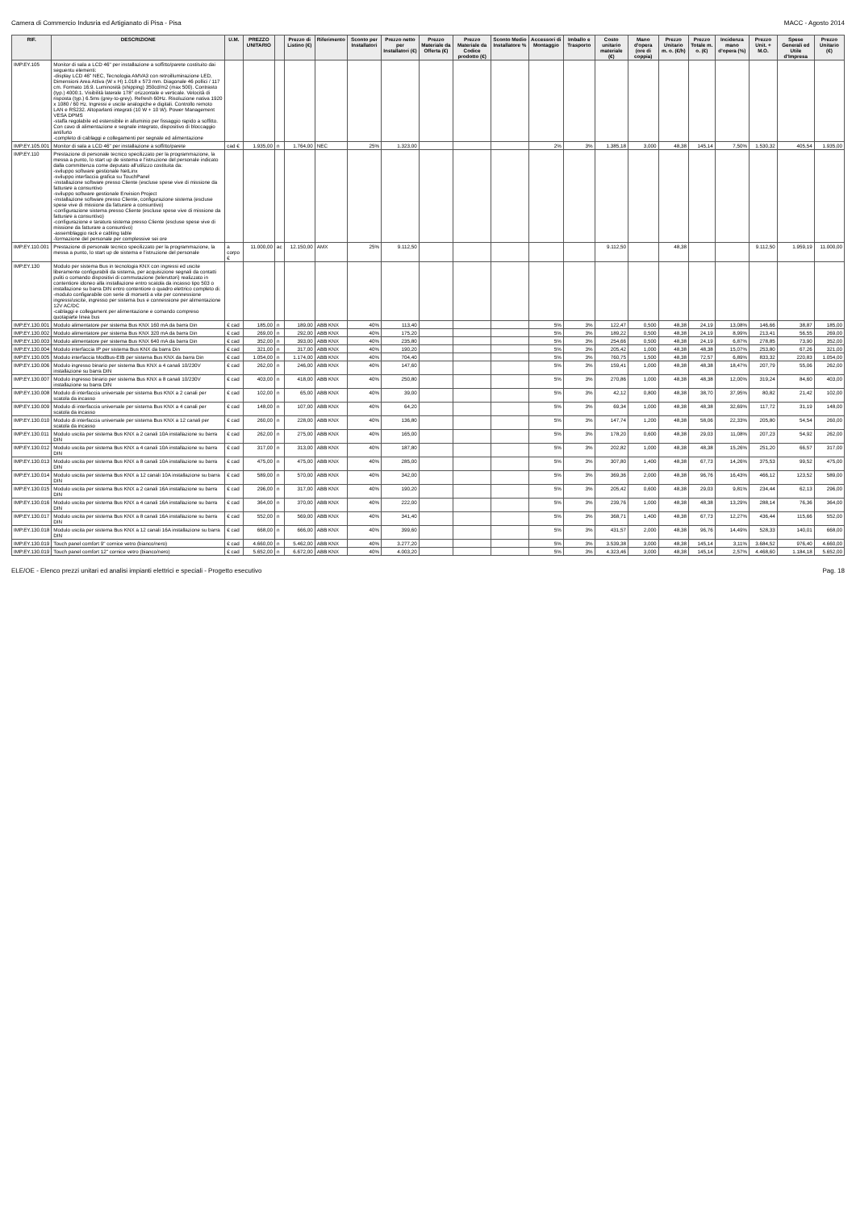Camera di Commercio Indusria ed Artigianato di Pisa - Pisa MACC - Agosto 2014
| RIF. | DESCRIZIONE | U.M. | PREZZO UNITARIO | | Prezzo di Listino (€) | Riferimento | Sconto per Installatori | Prezzo netto per Installatori (€) | Prezzo Materiale da Offerta (€) | Prezzo Materiale da Codice prodotto (€) | Sconto Medio Installatore % | Accessori di Montaggio | Imballo e Trasporto | Costo unitario materiale (€) | Mano d'opera (ore di coppia) | Prezzo Unitario m. o. (€/h) | Prezzo Totale m. o. (€) | Incidenza mano d'opera (%) | Prezzo Unit. + M.O. | Spese Generali ed Utile d'Impresa | Prezzo Unitario (€) |
| --- | --- | --- | --- | --- | --- | --- | --- | --- | --- | --- | --- | --- | --- | --- | --- | --- | --- | --- | --- | --- | --- |
| IMP.EY.105 | Monitor di sala a LCD 46" per installazione a soffitto/parete costituito dai seguentu elementi: -display LCD 46" NEC, Tecnologia AMVA3 con retroilluminazione LED, Dimensioni Area Attiva (W x H) 1.018 x 573 mm. Diagonale 46 pollici / 117 cm. Formato 16:9. Luminosità (shipping) 350cd/m2 (max 500). Contrasto (typ.) 4000:1. Visibilità laterale 178° orizzontale e verticale. Velocità di risposta (typ.) 6.5ms (grey-to-grey). Refresh 60Hz. Risoluzione nativa 1920 x 1080 / 60 Hz. Ingressi e uscite analogiche e digitali. Controllo remoto LAN e RS232. Altoparlanti integrati (10 W + 10 W). Power Management VESA DPMS -staffa regolabile ed estensibile in alluminio per fissaggio rapido a soffitto. Con cavo di alimentazione e segnale integrato, dispositivo di bloccaggio antifurto -completo di cablaggi e collegamenti per segnale ed alimentazione | | | | | | | | | | | | | | | | | | | | |
| IMP.EY.105.001 | Monitor di sala a LCD 46" per installazione a soffitto/parete | cad € | 1.935,00 | n | 1.764,00 | NEC | 25% | 1.323,00 | | | | 2% | 3% | 1.385,18 | 3,000 | 48,38 | 145,14 | 7,50% | 1.530,32 | 405,54 | 1.935,00 |
| IMP.EY.110 | Prestazione di personale tecnico specilizzato per la programmazione, la messa a punto, lo start up de sistema e l'istruzione del personale indicato dalla committenza come deputato all'utilizzo costituita da: -sviluppo software gestionale NetLinx -sviluppo interfaccia grafica su TouchPanel -installazione software presso Cliente (escluse spese vive di missione da fatturare a consuntivo -sviluppo software gestionale Envision Project -installazione software presso Cliente, configurazione sistema (escluse spese vive di missione da fatturare a consuntivo) -configurazione sistema presso Cliente (escluse spese vive di missione da fatturare a consuntivo) -configurazione e taratura sistema presso Cliente (escluse spese vive di missione da fatturare a consuntivo) -assemblaggio rack e cabling table -formazione del personale per complessive sei ore | | | | | | | | | | | | | | | | | | | | |
| IMP.EY.110.001 | Prestazione di personale tecnico specilizzato per la programmazione, la messa a punto, lo start up de sistema e l'istruzione del personale | a corpo € | 11.000,00 | ac | 12.150,00 | AMX | 25% | 9.112,50 | | | | | | 9.112,50 | | 48,38 | | | 9.112,50 | 1.959,19 | 11.000,00 |
| IMP.EY.130 | Modulo per sistema Bus in tecnologia KNX con ingressi ed uscite liberamente configurabili da sistema, per acquisizione segnali da contatti puliti o comando dispositivi di commutazione (teleruttori) realizzato in contentiore idoneo alla installazione entro scatola da incasso tipo 503 o installazione su barra DIN entro contentiore o quadro elettrico completo di: -modulo configarabile con serie di morsetti a vite per connessione ingressi/uscite, ingresso per sistema bus e connessione per alimentazione 12V AC/DC -cablaggi e collegament per alimentazione e comando compreso quotaparte linea bus | | | | | | | | | | | | | | | | | | | | |
| IMP.EY.130.001 | Modulo alimentatore per sistema Bus KNX 160 mA da barra Din | € cad | 185,00 | n | 189,00 | ABB KNX | 40% | 113,40 | | | | 5% | 3% | 122,47 | 0,500 | 48,38 | 24,19 | 13,08% | 146,66 | 38,87 | 185,00 |
| IMP.EY.130.002 | Modulo alimentatore per sistema Bus KNX 320 mA da barra Din | € cad | 269,00 | n | 292,00 | ABB KNX | 40% | 175,20 | | | | 5% | 3% | 189,22 | 0,500 | 48,38 | 24,19 | 8,99% | 213,41 | 56,55 | 269,00 |
| IMP.EY.130.003 | Modulo alimentatore per sistema Bus KNX 640 mA da barra Din | € cad | 352,00 | n | 393,00 | ABB KNX | 40% | 235,80 | | | | 5% | 3% | 254,66 | 0,500 | 48,38 | 24,19 | 6,87% | 278,85 | 73,90 | 352,00 |
| IMP.EY.130.004 | Modulo interfaccia IP per sistema Bus KNX da barra Din | € cad | 321,00 | n | 317,00 | ABB KNX | 40% | 190,20 | | | | 5% | 3% | 205,42 | 1,000 | 48,38 | 48,38 | 15,07% | 253,80 | 67,26 | 321,00 |
| IMP.EY.130.005 | Modulo interfaccia ModBus-EIB per sistema Bus KNX da barra Din | € cad | 1.054,00 | n | 1.174,00 | ABB KNX | 40% | 704,40 | | | | 5% | 3% | 760,75 | 1,500 | 48,38 | 72,57 | 6,89% | 833,32 | 220,83 | 1.054,00 |
| IMP.EY.130.006 | Modulo ingresso binario per sistema Bus KNX a 4 canali 10/230V installazione su barra DIN | € cad | 262,00 | n | 246,00 | ABB KNX | 40% | 147,60 | | | | 5% | 3% | 159,41 | 1,000 | 48,38 | 48,38 | 18,47% | 207,79 | 55,06 | 262,00 |
| IMP.EY.130.007 | Modulo ingresso binario per sistema Bus KNX a 8 canali 10/230V installazione su barra DIN | € cad | 403,00 | n | 418,00 | ABB KNX | 40% | 250,80 | | | | 5% | 3% | 270,86 | 1,000 | 48,38 | 48,38 | 12,00% | 319,24 | 84,60 | 403,00 |
| IMP.EY.130.008 | Modulo di interfaccia universale per sistema Bus KNX a 2 canali per scatola da incasso | € cad | 102,00 | n | 65,00 | ABB KNX | 40% | 39,00 | | | | 5% | 3% | 42,12 | 0,800 | 48,38 | 38,70 | 37,95% | 80,82 | 21,42 | 102,00 |
| IMP.EY.130.009 | Modulo di interfaccia universale per sistema Bus KNX a 4 canali per scatola da incasso | € cad | 148,00 | n | 107,00 | ABB KNX | 40% | 64,20 | | | | 5% | 3% | 69,34 | 1,000 | 48,38 | 48,38 | 32,69% | 117,72 | 31,19 | 148,00 |
| IMP.EY.130.010 | Modulo di interfaccia universale per sistema Bus KNX a 12 canali per scatola da incasso | € cad | 260,00 | n | 228,00 | ABB KNX | 40% | 136,80 | | | | 5% | 3% | 147,74 | 1,200 | 48,38 | 58,06 | 22,33% | 205,80 | 54,54 | 260,00 |
| IMP.EY.130.011 | Modulo uscita per sistema Bus KNX a 2 canali 10A installazione su barra DIN | € cad | 262,00 | n | 275,00 | ABB KNX | 40% | 165,00 | | | | 5% | 3% | 178,20 | 0,600 | 48,38 | 29,03 | 11,08% | 207,23 | 54,92 | 262,00 |
| IMP.EY.130.012 | Modulo uscita per sistema Bus KNX a 4 canali 10A installazione su barra DIN | € cad | 317,00 | n | 313,00 | ABB KNX | 40% | 187,80 | | | | 5% | 3% | 202,82 | 1,000 | 48,38 | 48,38 | 15,26% | 251,20 | 66,57 | 317,00 |
| IMP.EY.130.013 | Modulo uscita per sistema Bus KNX a 8 canali 10A installazione su barra DIN | € cad | 475,00 | n | 475,00 | ABB KNX | 40% | 285,00 | | | | 5% | 3% | 307,80 | 1,400 | 48,38 | 67,73 | 14,26% | 375,53 | 99,52 | 475,00 |
| IMP.EY.130.014 | Modulo uscita per sistema Bus KNX a 12 canali 10A installazione su barra DIN | € cad | 589,00 | n | 570,00 | ABB KNX | 40% | 342,00 | | | | 5% | 3% | 369,36 | 2,000 | 48,38 | 96,76 | 16,43% | 466,12 | 123,52 | 589,00 |
| IMP.EY.130.015 | Modulo uscita per sistema Bus KNX a 2 canali 16A installazione su barra DIN | € cad | 296,00 | n | 317,00 | ABB KNX | 40% | 190,20 | | | | 5% | 3% | 205,42 | 0,600 | 48,38 | 29,03 | 9,81% | 234,44 | 62,13 | 296,00 |
| IMP.EY.130.016 | Modulo uscita per sistema Bus KNX a 4 canali 16A installazione su barra DIN | € cad | 364,00 | n | 370,00 | ABB KNX | 40% | 222,00 | | | | 5% | 3% | 239,76 | 1,000 | 48,38 | 48,38 | 13,29% | 288,14 | 76,36 | 364,00 |
| IMP.EY.130.017 | Modulo uscita per sistema Bus KNX a 8 canali 16A installazione su barra DIN | € cad | 552,00 | n | 569,00 | ABB KNX | 40% | 341,40 | | | | 5% | 3% | 368,71 | 1,400 | 48,38 | 67,73 | 12,27% | 436,44 | 115,66 | 552,00 |
| IMP.EY.130.018 | Modulo uscita per sistema Bus KNX a 12 canali 16A installazione su barra DIN | € cad | 668,00 | n | 666,00 | ABB KNX | 40% | 399,60 | | | | 5% | 3% | 431,57 | 2,000 | 48,38 | 96,76 | 14,49% | 528,33 | 140,01 | 668,00 |
| IMP.EY.130.019 | Touch panel comfort 9" cornice vetro (bianco/nero) | € cad | 4.660,00 | n | 5.462,00 | ABB KNX | 40% | 3.277,20 | | | | 5% | 3% | 3.539,38 | 3,000 | 48,38 | 145,14 | 3,11% | 3.684,52 | 976,40 | 4.660,00 |
| IMP.EY.130.019 | Touch panel comfort 12" cornice vetro (bianco/nero) | € cad | 5.652,00 | n | 6.672,00 | ABB KNX | 40% | 4.003,20 | | | | 5% | 3% | 4.323,46 | 3,000 | 48,38 | 145,14 | 2,57% | 4.468,60 | 1.184,18 | 5.652,00 |
ELE/OE - Elenco prezzi unitari ed analisi impianti elettrici e speciali - Progetto esecutivo Pag. 18